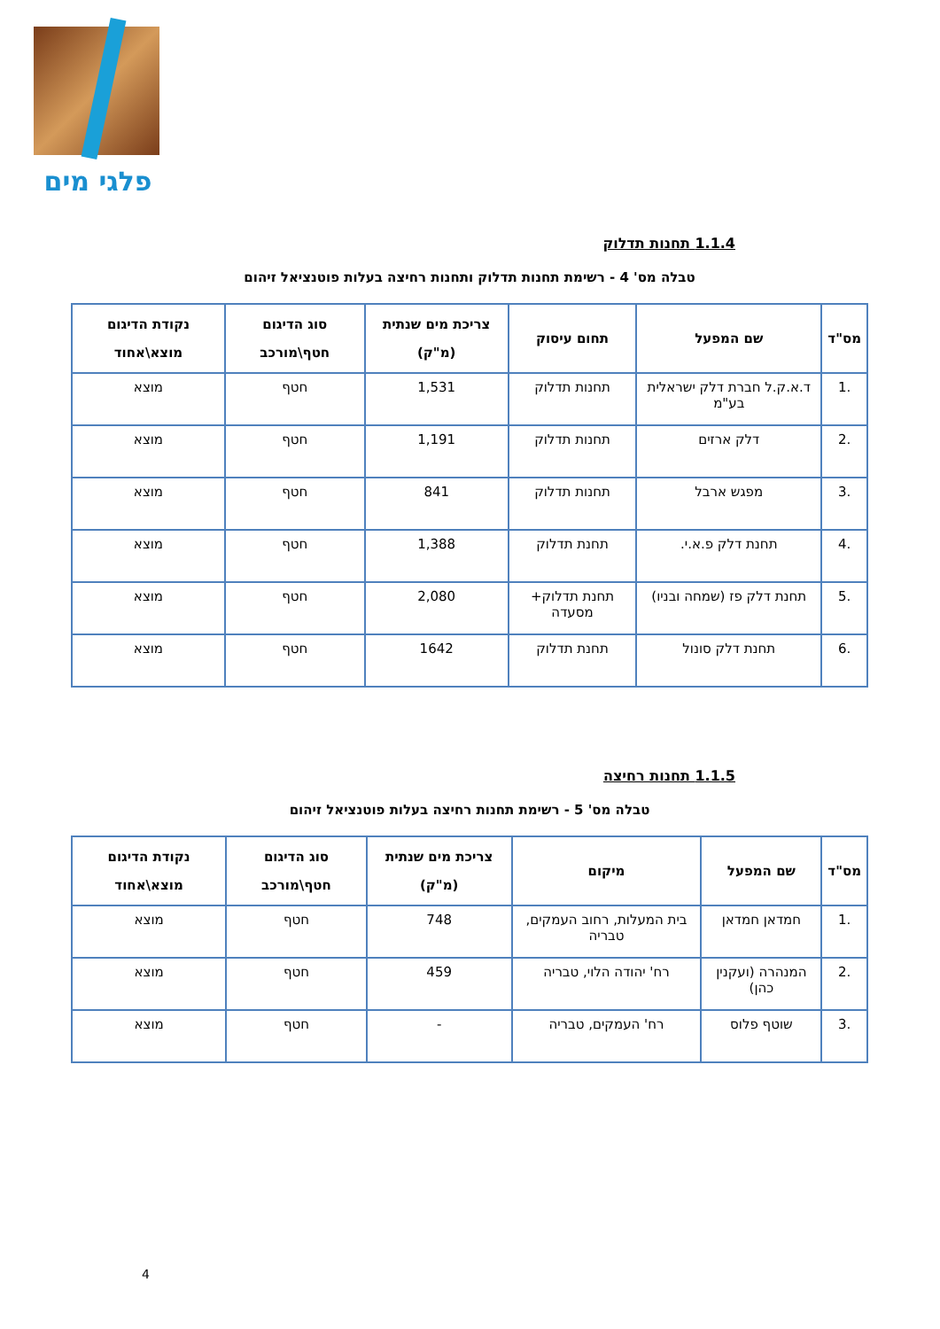פלגי מים
1.1.4 תחנות תדלוק
טבלה מס' 4 - רשימת תחנות תדלוק ותחנות רחיצה בעלות פוטנציאל זיהום
| מס"ד | שם המפעל | תחום עיסוק | צריכת מים שנתית (מ"ק) | סוג הדיגום חטף\מורכב | נקודת הדיגום מוצא\אחוד |
| --- | --- | --- | --- | --- | --- |
| .1 | ד.א.ק.ל חברת דלק ישראלית בע"מ | תחנות תדלוק | 1,531 | חטף | מוצא |
| .2 | דלק ארזים | תחנות תדלוק | 1,191 | חטף | מוצא |
| .3 | מפגש ארבל | תחנות תדלוק | 841 | חטף | מוצא |
| .4 | תחנת דלק פ.א.י. | תחנת תדלוק | 1,388 | חטף | מוצא |
| .5 | תחנת דלק פז (שמחה ובניו) | תחנת תדלוק+ מסעדה | 2,080 | חטף | מוצא |
| .6 | תחנת דלק סונול | תחנת תדלוק | 1642 | חטף | מוצא |
1.1.5 תחנות רחיצה
טבלה מס' 5 - רשימת תחנות רחיצה בעלות פוטנציאל זיהום
| מס"ד | שם המפעל | מיקום | צריכת מים שנתית (מ"ק) | סוג הדיגום חטף\מורכב | נקודת הדיגום מוצא\אחוד |
| --- | --- | --- | --- | --- | --- |
| .1 | חמדאן חמדאן | בית המעלות, רחוב העמקים, טבריה | 748 | חטף | מוצא |
| .2 | המנהרה (ועקנין כהן) | רח' יהודה הלוי, טבריה | 459 | חטף | מוצא |
| .3 | שוטף פלוס | רח' העמקים, טבריה | - | חטף | מוצא |
4